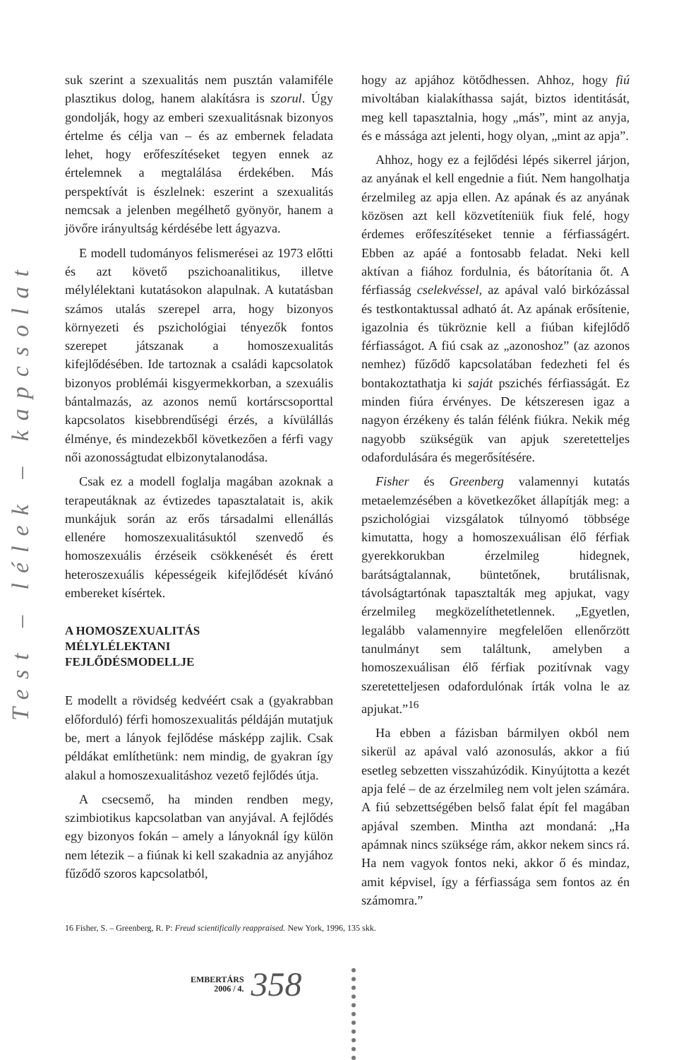Test – lélek – kapcsolat
suk szerint a szexualitás nem pusztán valamiféle plasztikus dolog, hanem alakításra is szorul. Úgy gondolják, hogy az emberi szexualitásnak bizonyos értelme és célja van – és az embernek feladata lehet, hogy erőfeszítéseket tegyen ennek az értelemnek a megtalálása érdekében. Más perspektívát is észlelnek: eszerint a szexualitás nemcsak a jelenben megélhető gyönyör, hanem a jövőre irányultság kérdésébe lett ágyazva.
E modell tudományos felismerései az 1973 előtti és azt követő pszichoanalitikus, illetve mélylélektani kutatásokon alapulnak. A kutatásban számos utalás szerepel arra, hogy bizonyos környezeti és pszichológiai tényezők fontos szerepet játszanak a homoszexualitás kifejlődésében. Ide tartoznak a családi kapcsolatok bizonyos problémái kisgyermekkorban, a szexuális bántalmazás, az azonos nemű kortárscsoporttal kapcsolatos kisebbrendűségi érzés, a kívülállás élménye, és mindezekből következően a férfi vagy női azonosságtudat elbizonytalanodása.
Csak ez a modell foglalja magában azoknak a terapeutáknak az évtizedes tapasztalatait is, akik munkájuk során az erős társadalmi ellenállás ellenére homoszexualitásuktól szenvedő és homoszexuális érzéseik csökkenését és érett heteroszexuális képességeik kifejlődését kívánó embereket kísértek.
A HOMOSZEXUALITÁS
MÉLYLÉLEKTANI
FEJLŐDÉSMODELLJE
E modellt a rövidség kedvéért csak a (gyakrabban előforduló) férfi homoszexualitás példáján mutatjuk be, mert a lányok fejlődése másképp zajlik. Csak példákat említhetünk: nem mindig, de gyakran így alakul a homoszexualitáshoz vezető fejlődés útja.
A csecsemő, ha minden rendben megy, szimbiotikus kapcsolatban van anyjával. A fejlődés egy bizonyos fokán – amely a lányoknál így külön nem létezik – a fiúnak ki kell szakadnia az anyjához fűződő szoros kapcsolatból,
hogy az apjához kötődhessen. Ahhoz, hogy fiú mivoltában kialakíthassa saját, biztos identitását, meg kell tapasztalnia, hogy „más”, mint az anyja, és e mássága azt jelenti, hogy olyan, „mint az apja”.
Ahhoz, hogy ez a fejlődési lépés sikerrel járjon, az anyának el kell engednie a fiút. Nem hangolhatja érzelmileg az apja ellen. Az apának és az anyának közösen azt kell közvetíteniük fiuk felé, hogy érdemes erőfeszítéseket tennie a férfiasságért. Ebben az apáé a fontosabb feladat. Neki kell aktívan a fiához fordulnia, és bátorítania őt. A férfiasság cselekvéssel, az apával való birkózással és testkontaktussal adható át. Az apának erősítenie, igazolnia és tükröznie kell a fiúban kifejlődő férfiasságot. A fiú csak az „azonoshoz” (az azonos nemhez) fűződő kapcsolatában fedezheti fel és bontakoztathatja ki saját pszichés férfiasságát. Ez minden fiúra érvényes. De kétszeresen igaz a nagyon érzékeny és talán félénk fiúkra. Nekik még nagyobb szükségük van apjuk szeretetteljes odafordulására és megerősítésére.
Fisher és Greenberg valamennyi kutatás metaelemzésében a következőket állapítják meg: a pszichológiai vizsgálatok túlnyomó többsége kimutatta, hogy a homoszexuálisan élő férfiak gyerekkorukban érzelmileg hidegnek, barátságtalannak, büntetőnek, brutálisnak, távolságtartónak tapasztalták meg apjukat, vagy érzelmileg megközelíthetetlennek. „Egyetlen, legalább valamennyire megfelelően ellenőrzött tanulmányt sem találtunk, amelyben a homoszexuálisan élő férfiak pozitívnak vagy szeretetteljesen odafordulónak írták volna le az apjukat.”<sup>16</sup>
Ha ebben a fázisban bármilyen okból nem sikerül az apával való azonosulás, akkor a fiú esetleg sebzetten visszahúzódik. Kinyújtotta a kezét apja felé – de az érzelmileg nem volt jelen számára. A fiú sebzettségében belső falat épít fel magában apjával szemben. Mintha azt mondaná: „Ha apámnak nincs szüksége rám, akkor nekem sincs rá. Ha nem vagyok fontos neki, akkor ő és mindaz, amit képvisel, így a férfiassága sem fontos az én számomra.”
16 Fisher, S. – Greenberg, R. P: Freud scientifically reappraised. New York, 1996, 135 skk.
EMBERTÁRS
2006 / 4.
358